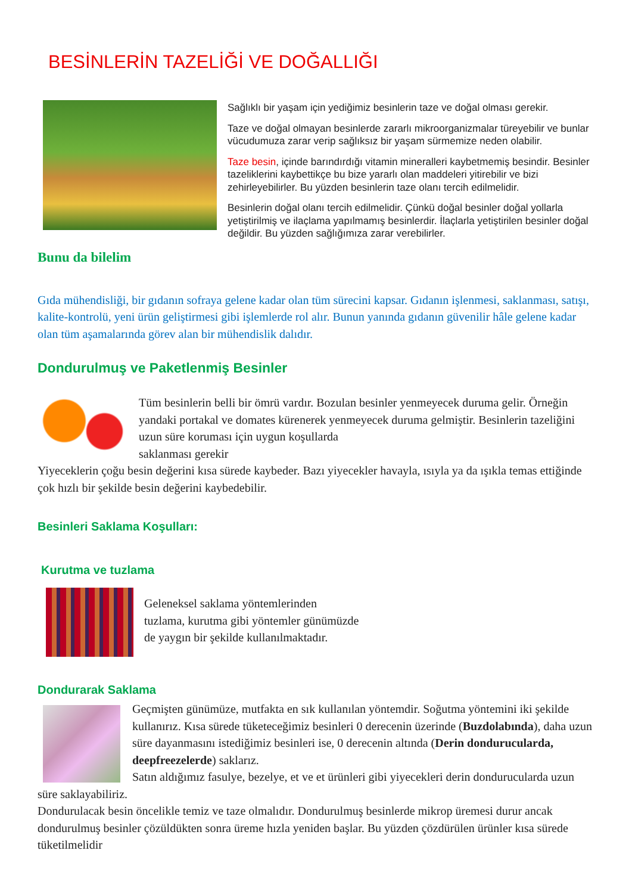BESİNLERİN TAZELİĞİ VE DOĞALLIĞI
Sağlıklı bir yaşam için yediğimiz besinlerin taze ve doğal olması gerekir.
Taze ve doğal olmayan besinlerde zararlı mikroorganizmalar türeyebilir ve bunlar vücudumuza zarar verip sağlıksız bir yaşam sürmemize neden olabilir.
Taze besin, içinde barındırdığı vitamin mineralleri kaybetmemiş besindir. Besinler tazeliklerini kaybettikçe bu bize yararlı olan maddeleri yitirebilir ve bizi zehirleyebilirler. Bu yüzden besinlerin taze olanı tercih edilmelidir.
Besinlerin doğal olanı tercih edilmelidir. Çünkü doğal besinler doğal yollarla yetiştirilmiş ve ilaçlama yapılmamış besinlerdir. İlaçlarla yetiştirilen besinler doğal değildir. Bu yüzden sağlığımıza zarar verebilirler.
Bunu da bilelim
Gıda mühendisliği, bir gıdanın sofraya gelene kadar olan tüm sürecini kapsar. Gıdanın işlenmesi, saklanması, satışı, kalite-kontrolü, yeni ürün geliştirmesi gibi işlemlerde rol alır. Bunun yanında gıdanın güvenilir hâle gelene kadar olan tüm aşamalarında görev alan bir mühendislik dalıdır.
Dondurulmuş ve Paketlenmiş Besinler
Tüm besinlerin belli bir ömrü vardır. Bozulan besinler yenmeyecek duruma gelir. Örneğin yandaki portakal ve domates kürenerek yenmeyecek duruma gelmiştir. Besinlerin tazeliğini uzun süre koruması için uygun koşullarda
saklanması gerekir
Yiyeceklerin çoğu besin değerini kısa sürede kaybeder. Bazı yiyecekler havayla, ısıyla ya da ışıkla temas ettiğinde çok hızlı bir şekilde besin değerini kaybedebilir.
Besinleri Saklama Koşulları:
Kurutma ve tuzlama
Geleneksel saklama yöntemlerinden
tuzlama, kurutma gibi yöntemler günümüzde
de yaygın bir şekilde kullanılmaktadır.
Dondurarak Saklama
Geçmişten günümüze, mutfakta en sık kullanılan yöntemdir. Soğutma yöntemini iki şekilde kullanırız. Kısa sürede tüketeceğimiz besinleri 0 derecenin üzerinde (Buzdolabında), daha uzun süre dayanmasını istediğimiz besinleri ise, 0 derecenin altında (Derin dondurucularda, deepfreezelerde) saklarız.
Satın aldığımız fasulye, bezelye, et ve et ürünleri gibi yiyecekleri derin dondurucularda uzun süre saklayabiliriz.
Dondurulacak besin öncelikle temiz ve taze olmalıdır. Dondurulmuş besinlerde mikrop üremesi durur ancak dondurulmuş besinler çözüldükten sonra üreme hızla yeniden başlar. Bu yüzden çözdürülen ürünler kısa sürede tüketilmelidir